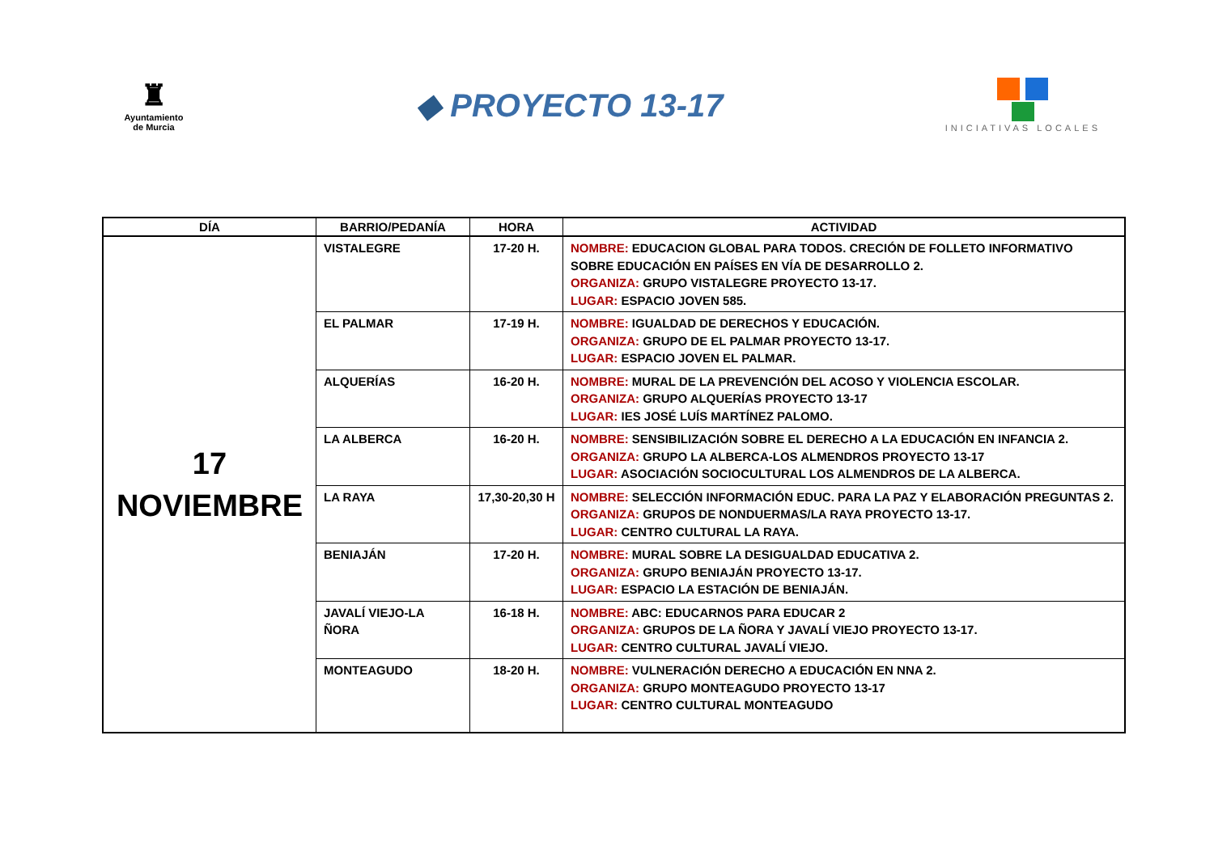♜
Ayuntamiento
de Murcia
◆ PROYECTO 13-17
INICIATIVAS LOCALES
| DÍA | BARRIO/PEDANÍA | HORA | ACTIVIDAD |
| --- | --- | --- | --- |
| 17 NOVIEMBRE | VISTALEGRE | 17-20 H. | NOMBRE: EDUCACION GLOBAL PARA TODOS. CRECIÓN DE FOLLETO INFORMATIVO SOBRE EDUCACIÓN EN PAÍSES EN VÍA DE DESARROLLO 2. ORGANIZA: GRUPO VISTALEGRE PROYECTO 13-17. LUGAR: ESPACIO JOVEN 585. |
| | EL PALMAR | 17-19 H. | NOMBRE: IGUALDAD DE DERECHOS Y EDUCACIÓN. ORGANIZA: GRUPO DE EL PALMAR PROYECTO 13-17. LUGAR: ESPACIO JOVEN EL PALMAR. |
| | ALQUERÍAS | 16-20 H. | NOMBRE: MURAL DE LA PREVENCIÓN DEL ACOSO Y VIOLENCIA ESCOLAR. ORGANIZA: GRUPO ALQUERÍAS PROYECTO 13-17 LUGAR: IES JOSÉ LUÍS MARTÍNEZ PALOMO. |
| | LA ALBERCA | 16-20 H. | NOMBRE: SENSIBILIZACIÓN SOBRE EL DERECHO A LA EDUCACIÓN EN INFANCIA 2. ORGANIZA: GRUPO LA ALBERCA-LOS ALMENDROS PROYECTO 13-17 LUGAR: ASOCIACIÓN SOCIOCULTURAL LOS ALMENDROS DE LA ALBERCA. |
| | LA RAYA | 17,30-20,30 H | NOMBRE: SELECCIÓN INFORMACIÓN EDUC. PARA LA PAZ Y ELABORACIÓN PREGUNTAS 2. ORGANIZA: GRUPOS DE NONDUERMAS/LA RAYA PROYECTO 13-17. LUGAR: CENTRO CULTURAL LA RAYA. |
| | BENIAJÁN | 17-20 H. | NOMBRE: MURAL SOBRE LA DESIGUALDAD EDUCATIVA 2. ORGANIZA: GRUPO BENIAJÁN PROYECTO 13-17. LUGAR: ESPACIO LA ESTACIÓN DE BENIAJÁN. |
| | JAVALÍ VIEJO-LA ÑORA | 16-18 H. | NOMBRE: ABC: EDUCARNOS PARA EDUCAR 2 ORGANIZA: GRUPOS DE LA ÑORA Y JAVALÍ VIEJO PROYECTO 13-17. LUGAR: CENTRO CULTURAL JAVALÍ VIEJO. |
| | MONTEAGUDO | 18-20 H. | NOMBRE: VULNERACIÓN DERECHO A EDUCACIÓN EN NNA 2. ORGANIZA: GRUPO MONTEAGUDO PROYECTO 13-17 LUGAR: CENTRO CULTURAL MONTEAGUDO |